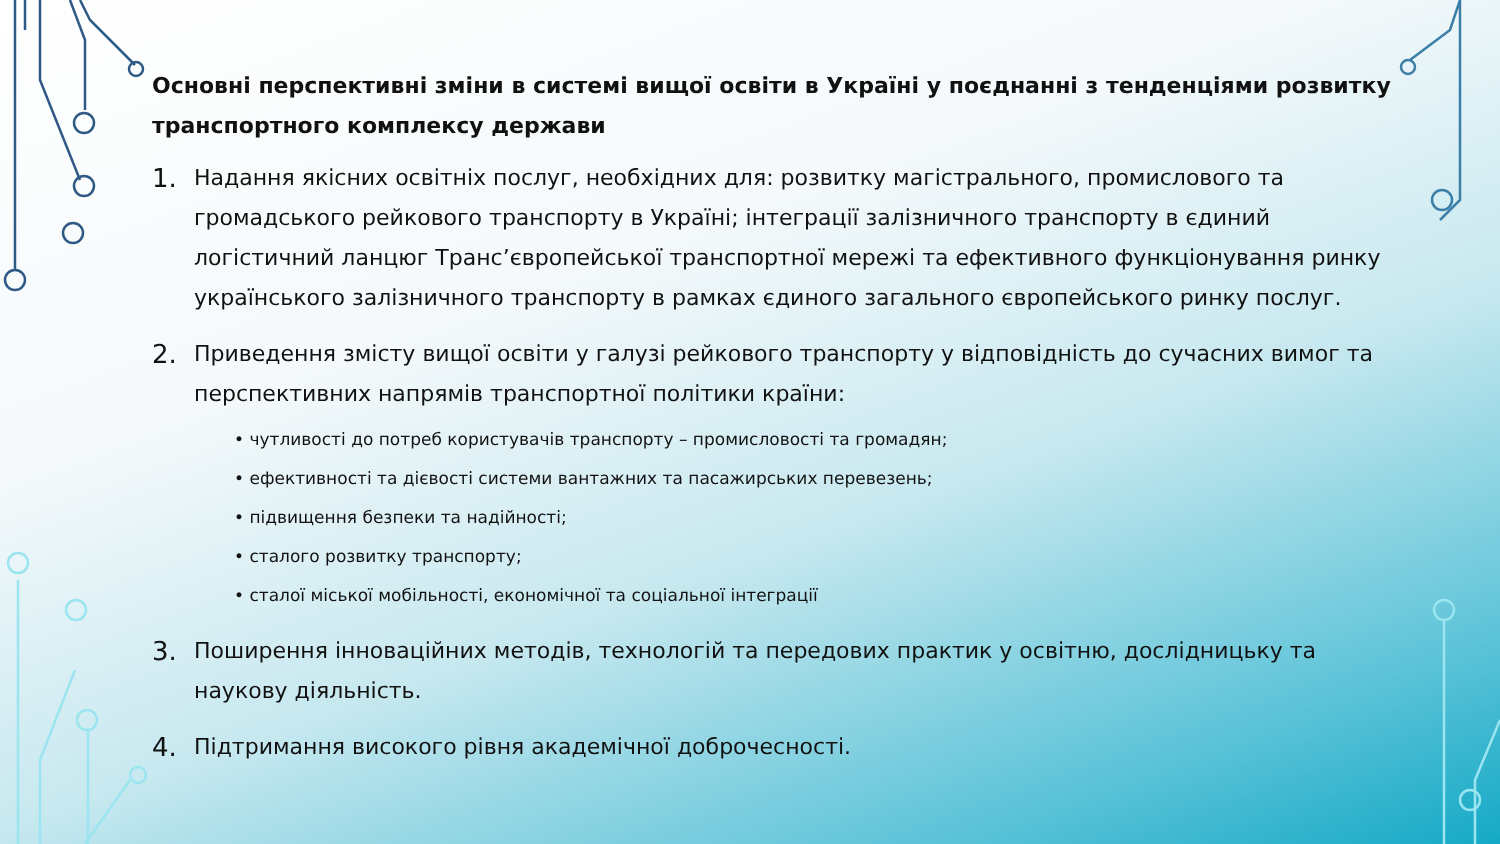Основні перспективні зміни в системі вищої освіти в Україні у поєднанні з тенденціями розвитку транспортного комплексу держави
1. Надання якісних освітніх послуг, необхідних для: розвитку магістрального, промислового та громадського рейкового транспорту в Україні; інтеграції залізничного транспорту в єдиний логістичний ланцюг Транс’європейської транспортної мережі та ефективного функціонування ринку українського залізничного транспорту в рамках єдиного загального європейського ринку послуг.
2.
Приведення змісту вищої освіти у галузі рейкового транспорту у відповідність до сучасних вимог та перспективних напрямів транспортної політики країни:
• чутливості до потреб користувачів транспорту – промисловості та громадян;
• ефективності та дієвості системи вантажних та пасажирських перевезень;
• підвищення безпеки та надійності;
• сталого розвитку транспорту;
• сталої міської мобільності, економічної та соціальної інтеграції
3. Поширення інноваційних методів, технологій та передових практик у освітню, дослідницьку та наукову діяльність.
4. Підтримання високого рівня академічної доброчесності.